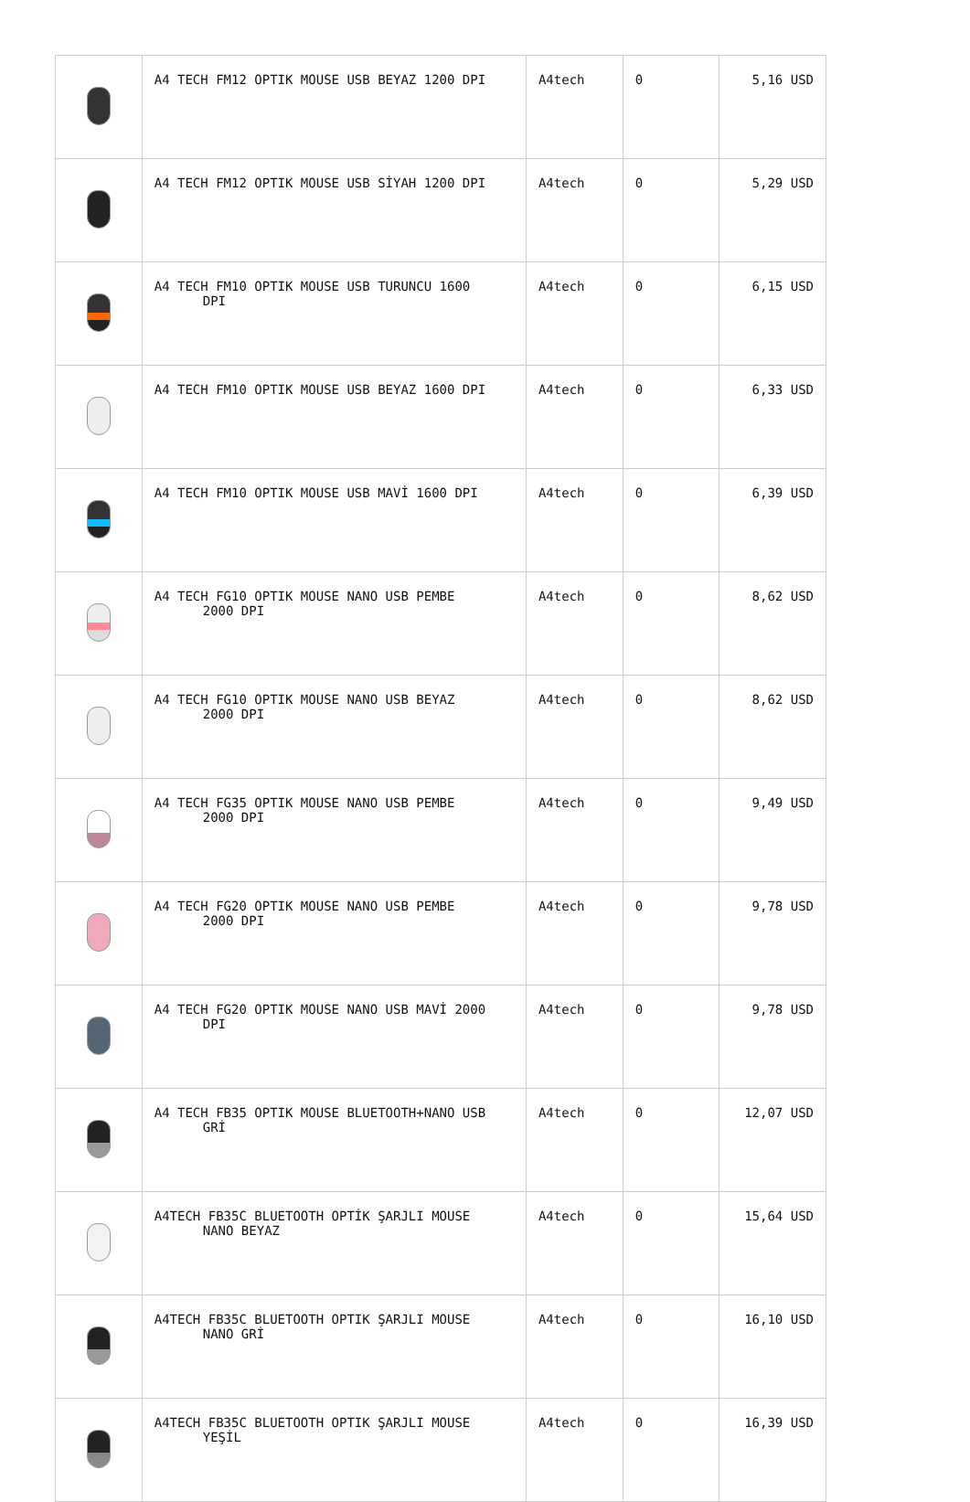| | A4 TECH FM12 OPTIK MOUSE USB BEYAZ 1200 DPI | A4tech | 0 | 5,16 USD |
| | A4 TECH FM12 OPTIK MOUSE USB SİYAH 1200 DPI | A4tech | 0 | 5,29 USD |
| | A4 TECH FM10 OPTIK MOUSE USB TURUNCU 1600 DPI | A4tech | 0 | 6,15 USD |
| | A4 TECH FM10 OPTIK MOUSE USB BEYAZ 1600 DPI | A4tech | 0 | 6,33 USD |
| | A4 TECH FM10 OPTIK MOUSE USB MAVİ 1600 DPI | A4tech | 0 | 6,39 USD |
| | A4 TECH FG10 OPTIK MOUSE NANO USB PEMBE 2000 DPI | A4tech | 0 | 8,62 USD |
| | A4 TECH FG10 OPTIK MOUSE NANO USB BEYAZ 2000 DPI | A4tech | 0 | 8,62 USD |
| | A4 TECH FG35 OPTIK MOUSE NANO USB PEMBE 2000 DPI | A4tech | 0 | 9,49 USD |
| | A4 TECH FG20 OPTIK MOUSE NANO USB PEMBE 2000 DPI | A4tech | 0 | 9,78 USD |
| | A4 TECH FG20 OPTIK MOUSE NANO USB MAVİ 2000 DPI | A4tech | 0 | 9,78 USD |
| | A4 TECH FB35 OPTIK MOUSE BLUETOOTH+NANO USB GRİ | A4tech | 0 | 12,07 USD |
| | A4TECH FB35C BLUETOOTH OPTİK ŞARJLI MOUSE NANO BEYAZ | A4tech | 0 | 15,64 USD |
| | A4TECH FB35C BLUETOOTH OPTIK ŞARJLI MOUSE NANO GRİ | A4tech | 0 | 16,10 USD |
| | A4TECH FB35C BLUETOOTH OPTIK ŞARJLI MOUSE YEŞİL | A4tech | 0 | 16,39 USD |